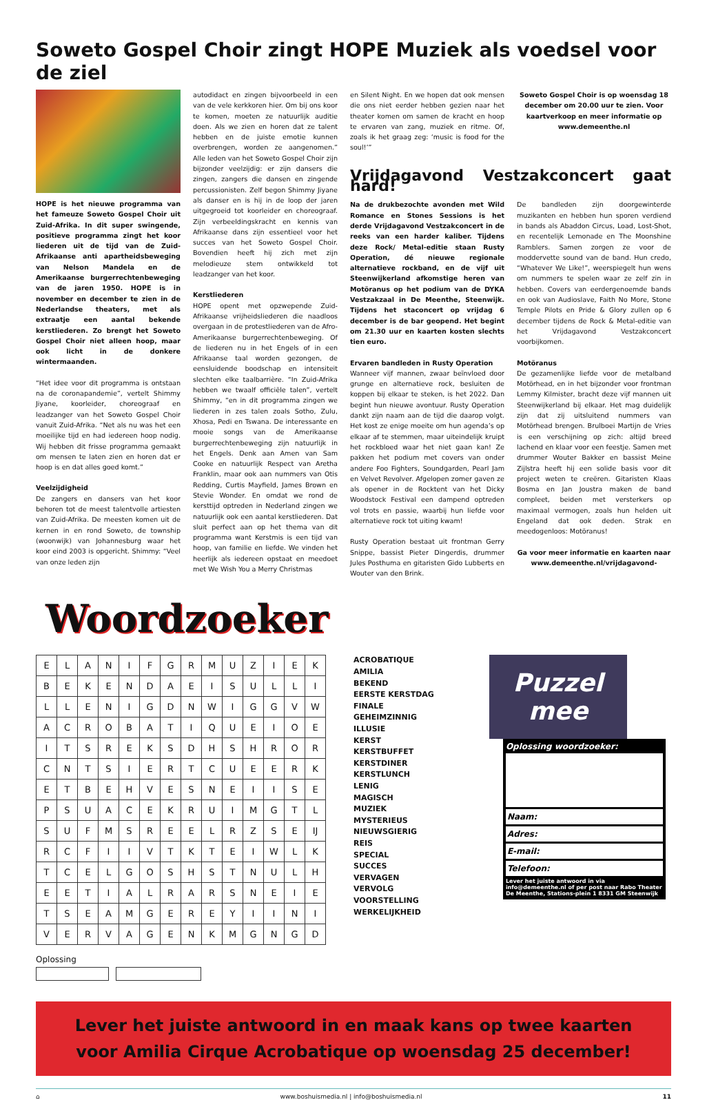Soweto Gospel Choir zingt HOPE Muziek als voedsel voor de ziel
HOPE is het nieuwe programma van het fameuze Soweto Gospel Choir uit Zuid-Afrika. In dit super swingende, positieve programma zingt het koor liederen uit de tijd van de Zuid-Afrikaanse anti apartheidsbeweging van Nelson Mandela en de Amerikaanse burgerrechtenbeweging van de jaren 1950. HOPE is in november en december te zien in de Nederlandse theaters, met als extraatje een aantal bekende kerstliederen. Zo brengt het Soweto Gospel Choir niet alleen hoop, maar ook licht in de donkere wintermaanden.
“Het idee voor dit programma is ontstaan na de coronapandemie”, vertelt Shimmy Jiyane, koorleider, choreograaf en leadzanger van het Soweto Gospel Choir vanuit Zuid-Afrika. “Net als nu was het een moeilijke tijd en had iedereen hoop nodig. Wij hebben dit frisse programma gemaakt om mensen te laten zien en horen dat er hoop is en dat alles goed komt.”
Veelzijdigheid
De zangers en dansers van het koor behoren tot de meest talentvolle artiesten van Zuid-Afrika. De meesten komen uit de kernen in en rond Soweto, de township (woonwijk) van Johannesburg waar het koor eind 2003 is opgericht. Shimmy: “Veel van onze leden zijn
autodidact en zingen bijvoorbeeld in een van de vele kerkkoren hier. Om bij ons koor te komen, moeten ze natuurlijk auditie doen. Als we zien en horen dat ze talent hebben en de juiste emotie kunnen overbrengen, worden ze aangenomen.” Alle leden van het Soweto Gospel Choir zijn bijzonder veelzijdig: er zijn dansers die zingen, zangers die dansen en zingende percussionisten. Zelf begon Shimmy Jiyane als danser en is hij in de loop der jaren uitgegroeid tot koorleider en choreograaf. Zijn verbeeldingskracht en kennis van Afrikaanse dans zijn essentieel voor het succes van het Soweto Gospel Choir. Bovendien heeft hij zich met zijn melodieuze stem ontwikkeld tot leadzanger van het koor.
Kerstliederen
HOPE opent met opzwepende Zuid-Afrikaanse vrijheidsliederen die naadloos overgaan in de protestliederen van de Afro-Amerikaanse burgerrechtenbeweging. Of de liederen nu in het Engels of in een Afrikaanse taal worden gezongen, de eensluidende boodschap en intensiteit slechten elke taalbarrière. “In Zuid-Afrika hebben we twaalf officiële talen”, vertelt Shimmy, “en in dit programma zingen we liederen in zes talen zoals Sotho, Zulu, Xhosa, Pedi en Tswana. De interessante en mooie songs van de Amerikaanse burgerrechtenbeweging zijn natuurlijk in het Engels. Denk aan Amen van Sam Cooke en natuurlijk Respect van Aretha Franklin, maar ook aan nummers van Otis Redding, Curtis Mayfield, James Brown en Stevie Wonder. En omdat we rond de kersttijd optreden in Nederland zingen we natuurlijk ook een aantal kerstliederen. Dat sluit perfect aan op het thema van dit programma want Kerstmis is een tijd van hoop, van familie en liefde. We vinden het heerlijk als iedereen opstaat en meedoet met We Wish You a Merry Christmas
en Silent Night. En we hopen dat ook mensen die ons niet eerder hebben gezien naar het theater komen om samen de kracht en hoop te ervaren van zang, muziek en ritme. Of, zoals ik het graag zeg: ‘music is food for the soul!’”
Soweto Gospel Choir is op woensdag 18 december om 20.00 uur te zien. Voor kaartverkoop en meer informatie op www.demeenthe.nl
Vrijdagavond Vestzakconcert gaat hard!
Na de drukbezochte avonden met Wild Romance en Stones Sessions is het derde Vrijdagavond Vestzakconcert in de reeks van een harder kaliber. Tijdens deze Rock/ Metal-editie staan Rusty Operation, dé nieuwe regionale alternatieve rockband, en de vijf uit Steenwijkerland afkomstige heren van Motöranus op het podium van de DYKA Vestzakzaal in De Meenthe, Steenwijk. Tijdens het staconcert op vrijdag 6 december is de bar geopend. Het begint om 21.30 uur en kaarten kosten slechts tien euro.
Ervaren bandleden in Rusty Operation
Wanneer vijf mannen, zwaar beïnvloed door grunge en alternatieve rock, besluiten de koppen bij elkaar te steken, is het 2022. Dan begint hun nieuwe avontuur. Rusty Operation dankt zijn naam aan de tijd die daarop volgt. Het kost ze enige moeite om hun agenda’s op elkaar af te stemmen, maar uiteindelijk kruipt het rockbloed waar het niet gaan kan! Ze pakken het podium met covers van onder andere Foo Fighters, Soundgarden, Pearl Jam en Velvet Revolver. Afgelopen zomer gaven ze als opener in de Rocktent van het Dicky Woodstock Festival een dampend optreden vol trots en passie, waarbij hun liefde voor alternatieve rock tot uiting kwam!
Rusty Operation bestaat uit frontman Gerry Snippe, bassist Pieter Dingerdis, drummer Jules Posthuma en gitaristen Gido Lubberts en Wouter van den Brink.
De bandleden zijn doorgewinterde muzikanten en hebben hun sporen verdiend in bands als Abaddon Circus, Load, Lost-Shot, en recentelijk Lemonade en The Moonshine Ramblers. Samen zorgen ze voor de moddervette sound van de band. Hun credo, “Whatever We Like!”, weerspiegelt hun wens om nummers te spelen waar ze zelf zin in hebben. Covers van eerdergenoemde bands en ook van Audioslave, Faith No More, Stone Temple Pilots en Pride & Glory zullen op 6 december tijdens de Rock & Metal-editie van het Vrijdagavond Vestzakconcert voorbijkomen.
Motöranus
De gezamenlijke liefde voor de metalband Motörhead, en in het bijzonder voor frontman Lemmy Kilmister, bracht deze vijf mannen uit Steenwijkerland bij elkaar. Het mag duidelijk zijn dat zij uitsluitend nummers van Motörhead brengen. Brulboei Martijn de Vries is een verschijning op zich: altijd breed lachend en klaar voor een feestje. Samen met drummer Wouter Bakker en bassist Meine Zijlstra heeft hij een solide basis voor dit project weten te creëren. Gitaristen Klaas Bosma en Jan Joustra maken de band compleet, beiden met versterkers op maximaal vermogen, zoals hun helden uit Engeland dat ook deden. Strak en meedogenloos: Motöranus!
Ga voor meer informatie en kaarten naar www.demeenthe.nl/vrijdagavond-
Woordzoeker
| E | L | A | N | I | F | G | R | M | U | Z | I | E | K |
| B | E | K | E | N | D | A | E | I | S | U | L | L | I |
| L | L | E | N | I | G | D | N | W | I | G | G | V | W |
| A | C | R | O | B | A | T | I | Q | U | E | I | O | E |
| I | T | S | R | E | K | S | D | H | S | H | R | O | R |
| C | N | T | S | I | E | R | T | C | U | E | E | R | K |
| E | T | B | E | H | V | E | S | N | E | I | I | S | E |
| P | S | U | A | C | E | K | R | U | I | M | G | T | L |
| S | U | F | M | S | R | E | E | L | R | Z | S | E | IJ |
| R | C | F | I | I | V | T | K | T | E | I | W | L | K |
| T | C | E | L | G | O | S | H | S | T | N | U | L | H |
| E | E | T | I | A | L | R | A | R | S | N | E | I | E |
| T | S | E | A | M | G | E | R | E | Y | I | I | N | I |
| V | E | R | V | A | G | E | N | K | M | G | N | G | D |
Oplossing
ACROBATIQUE
AMILIA
BEKEND
EERSTE KERSTDAG
FINALE
GEHEIMZINNIG
ILLUSIE
KERST
KERSTBUFFET
KERSTDINER
KERSTLUNCH
LENIG
MAGISCH
MUZIEK
MYSTERIEUS
NIEUWSGIERIG
REIS
SPECIAL
SUCCES
VERVAGEN
VERVOLG
VOORSTELLING
WERKELIJKHEID
Puzzel mee
Oplossing woordzoeker:
Naam:
Adres:
E-mail:
Telefoon:
Lever het juiste antwoord in via info@demeenthe.nl of per post naar Rabo Theater De Meenthe, Stations-plein 1 8331 GM Steenwijk
Lever het juiste antwoord in en maak kans op twee kaarten
voor Amilia Cirque Acrobatique op woensdag 25 december!
⌂ www.boshuismedia.nl | info@boshuismedia.nl 11